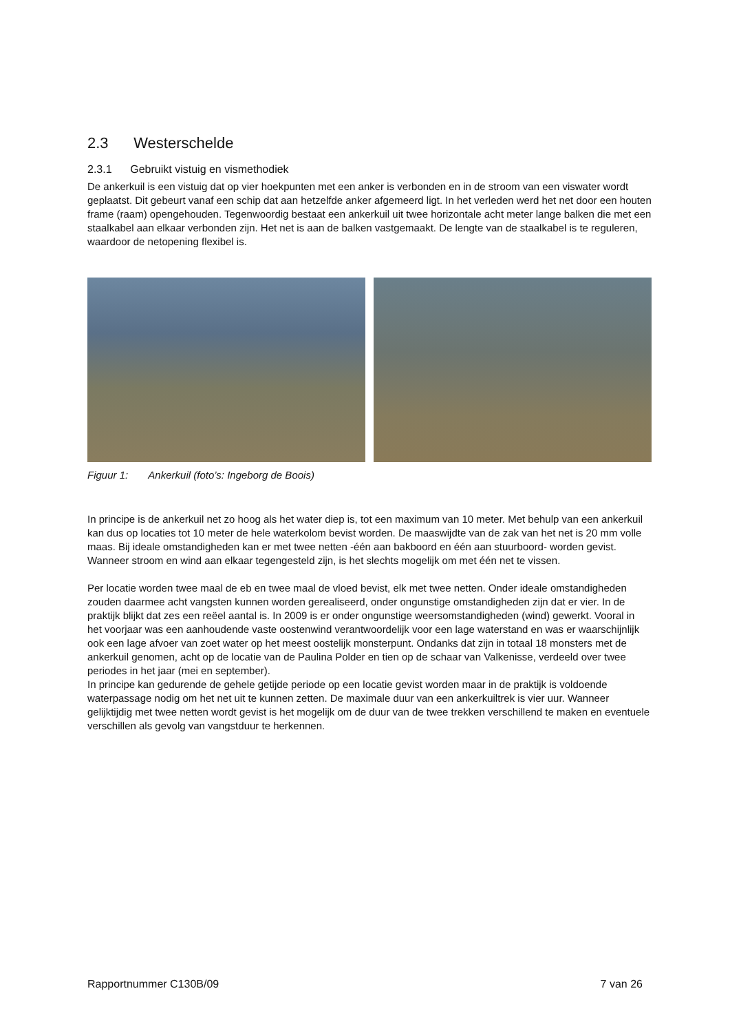2.3 Westerschelde
2.3.1 Gebruikt vistuig en vismethodiek
De ankerkuil is een vistuig dat op vier hoekpunten met een anker is verbonden en in de stroom van een viswater wordt geplaatst. Dit gebeurt vanaf een schip dat aan hetzelfde anker afgemeerd ligt. In het verleden werd het net door een houten frame (raam) opengehouden. Tegenwoordig bestaat een ankerkuil uit twee horizontale acht meter lange balken die met een staalkabel aan elkaar verbonden zijn. Het net is aan de balken vastgemaakt. De lengte van de staalkabel is te reguleren, waardoor de netopening flexibel is.
Figuur 1: Ankerkuil (foto’s: Ingeborg de Boois)
In principe is de ankerkuil net zo hoog als het water diep is, tot een maximum van 10 meter. Met behulp van een ankerkuil kan dus op locaties tot 10 meter de hele waterkolom bevist worden. De maaswijdte van de zak van het net is 20 mm volle maas. Bij ideale omstandigheden kan er met twee netten -één aan bakboord en één aan stuurboord- worden gevist. Wanneer stroom en wind aan elkaar tegengesteld zijn, is het slechts mogelijk om met één net te vissen.
Per locatie worden twee maal de eb en twee maal de vloed bevist, elk met twee netten. Onder ideale omstandigheden zouden daarmee acht vangsten kunnen worden gerealiseerd, onder ongunstige omstandigheden zijn dat er vier. In de praktijk blijkt dat zes een reëel aantal is. In 2009 is er onder ongunstige weersomstandigheden (wind) gewerkt. Vooral in het voorjaar was een aanhoudende vaste oostenwind verantwoordelijk voor een lage waterstand en was er waarschijnlijk ook een lage afvoer van zoet water op het meest oostelijk monsterpunt. Ondanks dat zijn in totaal 18 monsters met de ankerkuil genomen, acht op de locatie van de Paulina Polder en tien op de schaar van Valkenisse, verdeeld over twee periodes in het jaar (mei en september).
In principe kan gedurende de gehele getijde periode op een locatie gevist worden maar in de praktijk is voldoende waterpassage nodig om het net uit te kunnen zetten. De maximale duur van een ankerkuiltrek is vier uur. Wanneer gelijktijdig met twee netten wordt gevist is het mogelijk om de duur van de twee trekken verschillend te maken en eventuele verschillen als gevolg van vangstduur te herkennen.
Rapportnummer C130B/09 7 van 26